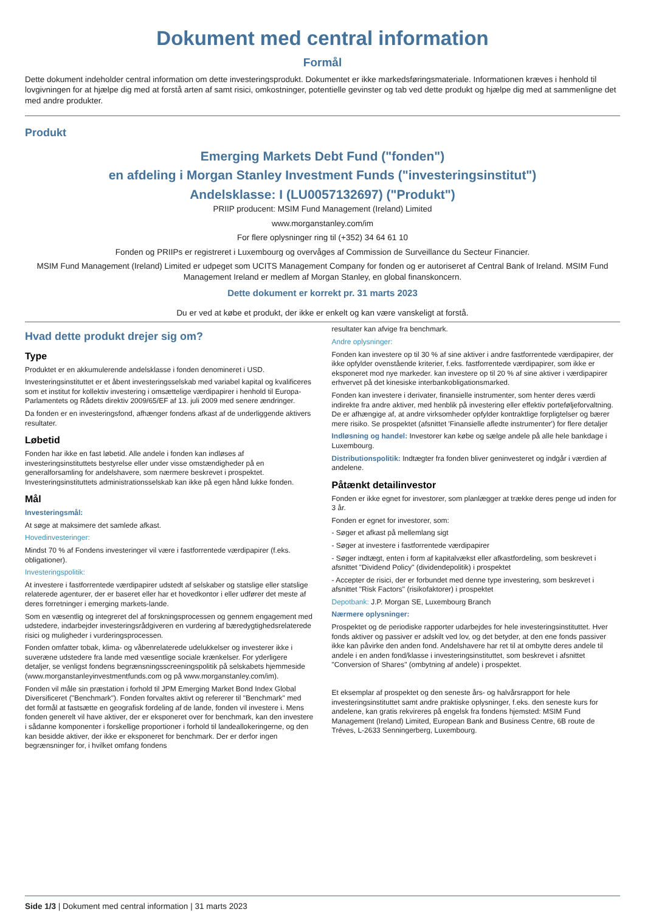Dokument med central information
Formål
Dette dokument indeholder central information om dette investeringsprodukt. Dokumentet er ikke markedsføringsmateriale. Informationen kræves i henhold til lovgivningen for at hjælpe dig med at forstå arten af samt risici, omkostninger, potentielle gevinster og tab ved dette produkt og hjælpe dig med at sammenligne det med andre produkter.
Produkt
Emerging Markets Debt Fund ("fonden")
en afdeling i Morgan Stanley Investment Funds ("investeringsinstitut")
Andelsklasse: I (LU0057132697) ("Produkt")
PRIIP producent: MSIM Fund Management (Ireland) Limited
www.morganstanley.com/im
For flere oplysninger ring til (+352) 34 64 61 10
Fonden og PRIIPs er registreret i Luxembourg og overvåges af Commission de Surveillance du Secteur Financier.
MSIM Fund Management (Ireland) Limited er udpeget som UCITS Management Company for fonden og er autoriseret af Central Bank of Ireland. MSIM Fund Management Ireland er medlem af Morgan Stanley, en global finanskoncern.
Dette dokument er korrekt pr. 31 marts 2023
Du er ved at købe et produkt, der ikke er enkelt og kan være vanskeligt at forstå.
Hvad dette produkt drejer sig om?
Type
Produktet er en akkumulerende andelsklasse i fonden denomineret i USD.
Investeringsinstituttet er et åbent investeringsselskab med variabel kapital og kvalificeres som et institut for kollektiv investering i omsættelige værdipapirer i henhold til Europa-Parlamentets og Rådets direktiv 2009/65/EF af 13. juli 2009 med senere ændringer.
Da fonden er en investeringsfond, afhænger fondens afkast af de underliggende aktivers resultater.
Løbetid
Fonden har ikke en fast løbetid. Alle andele i fonden kan indløses af investeringsinstituttets bestyrelse eller under visse omstændigheder på en generalforsamling for andelshavere, som nærmere beskrevet i prospektet. Investeringsinstituttets administrationsselskab kan ikke på egen hånd lukke fonden.
Mål
Investeringsmål:
At søge at maksimere det samlede afkast.
Hovedinvesteringer:
Mindst 70 % af Fondens investeringer vil være i fastforrentede værdipapirer (f.eks. obligationer).
Investeringspolitik:
At investere i fastforrentede værdipapirer udstedt af selskaber og statslige eller statslige relaterede agenturer, der er baseret eller har et hovedkontor i eller udfører det meste af deres forretninger i emerging markets-lande.
Som en væsentlig og integreret del af forskningsprocessen og gennem engagement med udstedere, indarbejder investeringsrådgiveren en vurdering af bæredygtighedsrelaterede risici og muligheder i vurderingsprocessen.
Fonden omfatter tobak, klima- og våbenrelaterede udelukkelser og investerer ikke i suveræne udstedere fra lande med væsentlige sociale krænkelser. For yderligere detaljer, se venligst fondens begrænsningsscreeningspolitik på selskabets hjemmeside (www.morganstanleyinvestmentfunds.com og på www.morganstanley.com/im).
Fonden vil måle sin præstation i forhold til JPM Emerging Market Bond Index Global Diversificeret ("Benchmark"). Fonden forvaltes aktivt og refererer til "Benchmark" med det formål at fastsætte en geografisk fordeling af de lande, fonden vil investere i. Mens fonden generelt vil have aktiver, der er eksponeret over for benchmark, kan den investere i sådanne komponenter i forskellige proportioner i forhold til landeallokeringerne, og den kan besidde aktiver, der ikke er eksponeret for benchmark. Der er derfor ingen begrænsninger for, i hvilket omfang fondens
resultater kan afvige fra benchmark.
Andre oplysninger:
Fonden kan investere op til 30 % af sine aktiver i andre fastforrentede værdipapirer, der ikke opfylder ovenstående kriterier, f.eks. fastforrentede værdipapirer, som ikke er eksponeret mod nye markeder. kan investere op til 20 % af sine aktiver i værdipapirer erhvervet på det kinesiske interbankobligationsmarked.
Fonden kan investere i derivater, finansielle instrumenter, som henter deres værdi indirekte fra andre aktiver, med henblik på investering eller effektiv porteføljeforvaltning. De er afhængige af, at andre virksomheder opfylder kontraktlige forpligtelser og bærer mere risiko. Se prospektet (afsnittet 'Finansielle afledte instrumenter') for flere detaljer
Indløsning og handel: Investorer kan købe og sælge andele på alle hele bankdage i Luxembourg.
Distributionspolitik: Indtægter fra fonden bliver geninvesteret og indgår i værdien af andelene.
Påtænkt detailinvestor
Fonden er ikke egnet for investorer, som planlægger at trække deres penge ud inden for 3 år.
Fonden er egnet for investorer, som:
- Søger et afkast på mellemlang sigt
- Søger at investere i fastforrentede værdipapirer
- Søger indtægt, enten i form af kapitalvækst eller afkastfordeling, som beskrevet i afsnittet "Dividend Policy" (dividendepolitik) i prospektet
- Accepter de risici, der er forbundet med denne type investering, som beskrevet i afsnittet "Risk Factors" (risikofaktorer) i prospektet
Depotbank: J.P. Morgan SE, Luxembourg Branch
Nærmere oplysninger:
Prospektet og de periodiske rapporter udarbejdes for hele investeringsinstituttet. Hver fonds aktiver og passiver er adskilt ved lov, og det betyder, at den ene fonds passiver ikke kan påvirke den anden fond. Andelshavere har ret til at ombytte deres andele til andele i en anden fond/klasse i investeringsinstituttet, som beskrevet i afsnittet "Conversion of Shares" (ombytning af andele) i prospektet.
Et eksemplar af prospektet og den seneste års- og halvårsrapport for hele investeringsinstituttet samt andre praktiske oplysninger, f.eks. den seneste kurs for andelene, kan gratis rekvireres på engelsk fra fondens hjemsted: MSIM Fund Management (Ireland) Limited, European Bank and Business Centre, 6B route de Tréves, L-2633 Senningerberg, Luxembourg.
Side 1/3 | Dokument med central information | 31 marts 2023